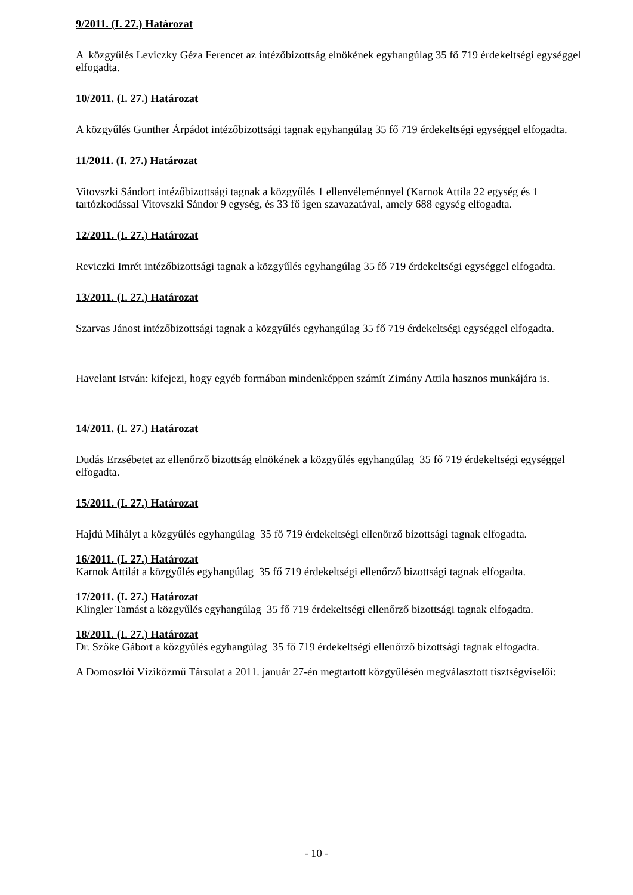9/2011. (I. 27.) Határozat
A közgyűlés Leviczky Géza Ferencet az intézőbizottság elnökének egyhangúlag 35 fő 719 érdekeltségi egységgel elfogadta.
10/2011. (I. 27.) Határozat
A közgyűlés Gunther Árpádot intézőbizottsági tagnak egyhangúlag 35 fő 719 érdekeltségi egységgel elfogadta.
11/2011. (I. 27.) Határozat
Vitovszki Sándort intézőbizottsági tagnak a közgyűlés 1 ellenvéleménnyel (Karnok Attila 22 egység és 1 tartózkodással Vitovszki Sándor 9 egység, és 33 fő igen szavazatával, amely 688 egység elfogadta.
12/2011. (I. 27.) Határozat
Reviczki Imrét intézőbizottsági tagnak a közgyűlés egyhangúlag 35 fő 719 érdekeltségi egységgel elfogadta.
13/2011. (I. 27.) Határozat
Szarvas Jánost intézőbizottsági tagnak a közgyűlés egyhangúlag 35 fő 719 érdekeltségi egységgel elfogadta.
Havelant István: kifejezi, hogy egyéb formában mindenképpen számít Zimány Attila hasznos munkájára is.
14/2011. (I. 27.) Határozat
Dudás Erzsébetet az ellenőrző bizottság elnökének a közgyűlés egyhangúlag 35 fő 719 érdekeltségi egységgel elfogadta.
15/2011. (I. 27.) Határozat
Hajdú Mihályt a közgyűlés egyhangúlag 35 fő 719 érdekeltségi ellenőrző bizottsági tagnak elfogadta.
16/2011. (I. 27.) Határozat
Karnok Attilát a közgyűlés egyhangúlag 35 fő 719 érdekeltségi ellenőrző bizottsági tagnak elfogadta.
17/2011. (I. 27.) Határozat
Klingler Tamást a közgyűlés egyhangúlag 35 fő 719 érdekeltségi ellenőrző bizottsági tagnak elfogadta.
18/2011. (I. 27.) Határozat
Dr. Szőke Gábort a közgyűlés egyhangúlag 35 fő 719 érdekeltségi ellenőrző bizottsági tagnak elfogadta.
A Domoszlói Víziközmű Társulat a 2011. január 27-én megtartott közgyűlésén megválasztott tisztségviselői:
- 10 -